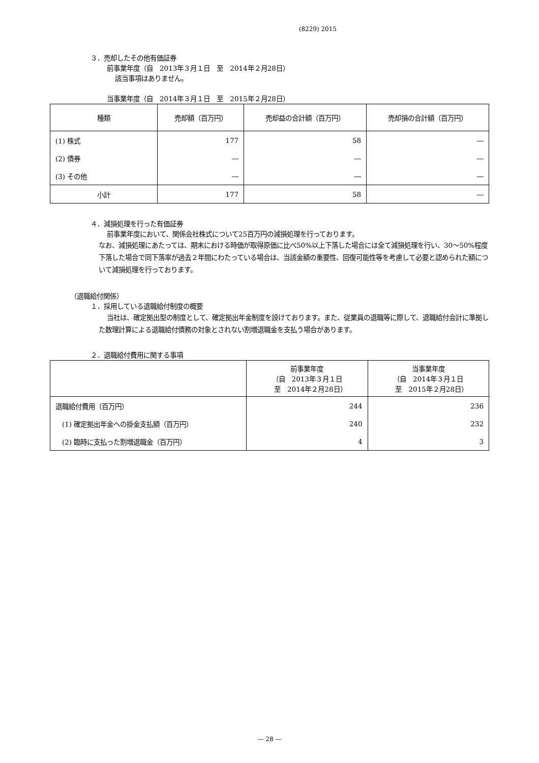(8229) 2015
３．売却したその他有価証券
前事業年度（自　2013年３月１日　至　2014年２月28日）
該当事項はありません。
当事業年度（自　2014年３月１日　至　2015年２月28日）
| 種類 | 売却額（百万円） | 売却益の合計額（百万円） | 売却損の合計額（百万円） |
| --- | --- | --- | --- |
| (1) 株式 | 177 | 58 | ― |
| (2) 債券 | ― | ― | ― |
| (3) その他 | ― | ― | ― |
| 小計 | 177 | 58 | ― |
４．減損処理を行った有価証券
前事業年度において、関係会社株式について25百万円の減損処理を行っております。
なお、減損処理にあたっては、期末における時価が取得原価に比べ50%以上下落した場合には全て減損処理を行い、30～50%程度下落した場合で同下落率が過去２年間にわたっている場合は、当該金額の重要性、回復可能性等を考慮して必要と認められた額について減損処理を行っております。
（退職給付関係）
１．採用している退職給付制度の概要
当社は、確定拠出型の制度として、確定拠出年金制度を設けております。また、従業員の退職等に際して、退職給付会計に準拠した数理計算による退職給付債務の対象とされない割増退職金を支払う場合があります。
２．退職給付費用に関する事項
| | 前事業年度 （自 2013年３月１日 至 2014年２月28日） | 当事業年度 （自 2014年３月１日 至 2015年２月28日） |
| --- | --- | --- |
| 退職給付費用（百万円） | 244 | 236 |
| (1) 確定拠出年金への掛金支払額（百万円） | 240 | 232 |
| (2) 臨時に支払った割増退職金（百万円） | 4 | 3 |
― 28 ―